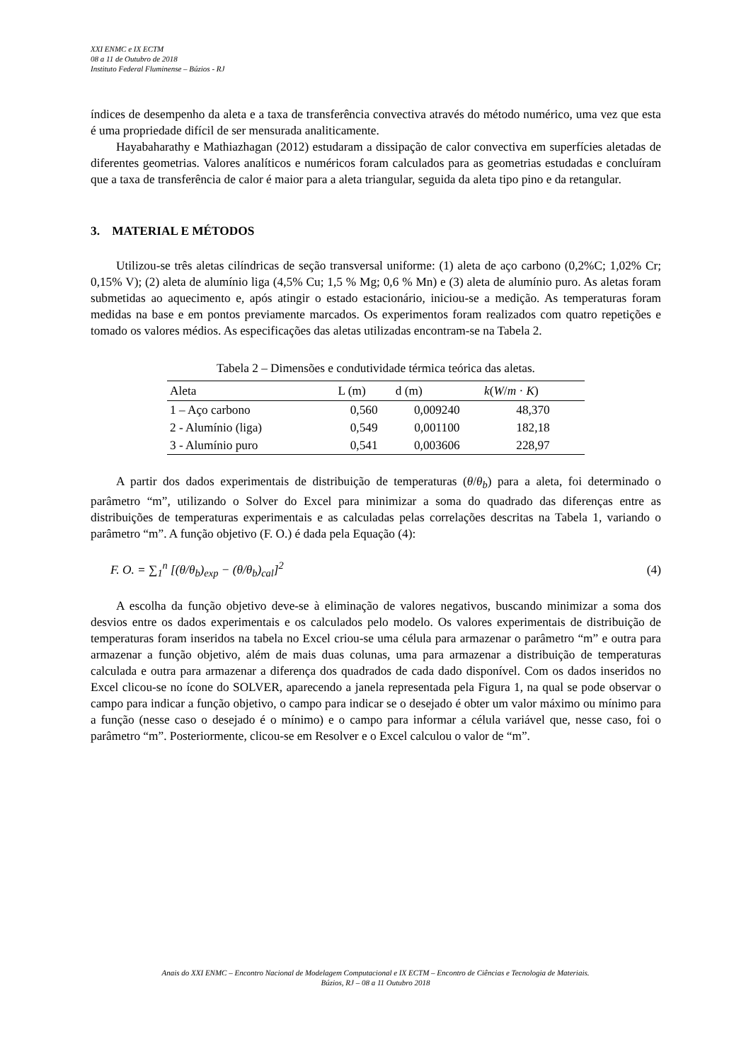XXI ENMC e IX ECTM
08 a 11 de Outubro de 2018
Instituto Federal Fluminense – Búzios - RJ
índices de desempenho da aleta e a taxa de transferência convectiva através do método numérico, uma vez que esta é uma propriedade difícil de ser mensurada analiticamente.
Hayabaharathy e Mathiazhagan (2012) estudaram a dissipação de calor convectiva em superfícies aletadas de diferentes geometrias. Valores analíticos e numéricos foram calculados para as geometrias estudadas e concluíram que a taxa de transferência de calor é maior para a aleta triangular, seguida da aleta tipo pino e da retangular.
3. MATERIAL E MÉTODOS
Utilizou-se três aletas cilíndricas de seção transversal uniforme: (1) aleta de aço carbono (0,2%C; 1,02% Cr; 0,15% V); (2) aleta de alumínio liga (4,5% Cu; 1,5 % Mg; 0,6 % Mn) e (3) aleta de alumínio puro. As aletas foram submetidas ao aquecimento e, após atingir o estado estacionário, iniciou-se a medição. As temperaturas foram medidas na base e em pontos previamente marcados. Os experimentos foram realizados com quatro repetições e tomado os valores médios. As especificações das aletas utilizadas encontram-se na Tabela 2.
Tabela 2 – Dimensões e condutividade térmica teórica das aletas.
| Aleta | L (m) | d (m) | k ( W / m · K ) |
| --- | --- | --- | --- |
| 1 – Aço carbono | 0,560 | 0,009240 | 48,370 |
| 2 - Alumínio (liga) | 0,549 | 0,001100 | 182,18 |
| 3 - Alumínio puro | 0,541 | 0,003606 | 228,97 |
A partir dos dados experimentais de distribuição de temperaturas (θ/θ<sub>b</sub>) para a aleta, foi determinado o parâmetro “m”, utilizando o Solver do Excel para minimizar a soma do quadrado das diferenças entre as distribuições de temperaturas experimentais e as calculadas pelas correlações descritas na Tabela 1, variando o parâmetro “m”. A função objetivo (F. O.) é dada pela Equação (4):
F. O. = ∑<sub>1</sub><sup>n</sup> [(θ/θ<sub>b</sub>)<sub>exp</sub> − (θ/θ<sub>b</sub>)<sub>cal</sub>]<sup>2</sup> (4)
A escolha da função objetivo deve-se à eliminação de valores negativos, buscando minimizar a soma dos desvios entre os dados experimentais e os calculados pelo modelo. Os valores experimentais de distribuição de temperaturas foram inseridos na tabela no Excel criou-se uma célula para armazenar o parâmetro “m” e outra para armazenar a função objetivo, além de mais duas colunas, uma para armazenar a distribuição de temperaturas calculada e outra para armazenar a diferença dos quadrados de cada dado disponível. Com os dados inseridos no Excel clicou-se no ícone do SOLVER, aparecendo a janela representada pela Figura 1, na qual se pode observar o campo para indicar a função objetivo, o campo para indicar se o desejado é obter um valor máximo ou mínimo para a função (nesse caso o desejado é o mínimo) e o campo para informar a célula variável que, nesse caso, foi o parâmetro “m”. Posteriormente, clicou-se em Resolver e o Excel calculou o valor de “m”.
Anais do XXI ENMC – Encontro Nacional de Modelagem Computacional e IX ECTM – Encontro de Ciências e Tecnologia de Materiais.
Búzios, RJ – 08 a 11 Outubro 2018